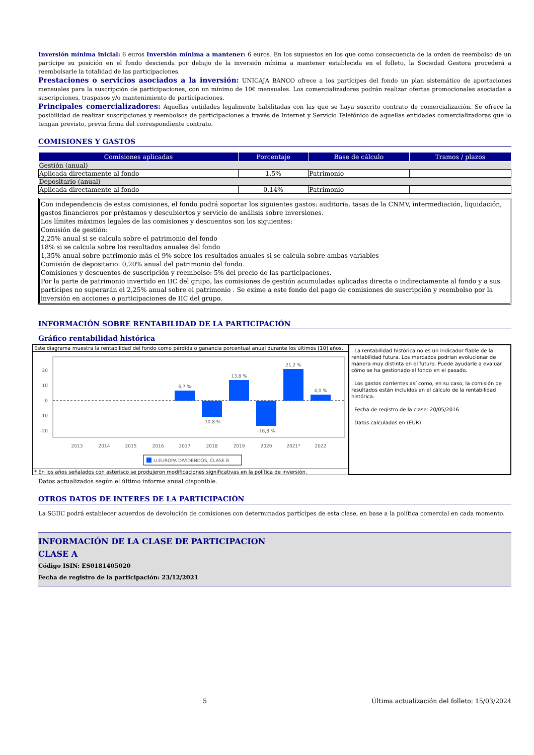Inversión mínima inicial: 6 euros Inversión mínima a mantener: 6 euros. En los supuestos en los que como consecuencia de la orden de reembolso de un partícipe su posición en el fondo descienda por debajo de la inversión mínima a mantener establecida en el folleto, la Sociedad Gestora procederá a reembolsarle la totalidad de las participaciones.
Prestaciones o servicios asociados a la inversión: UNICAJA BANCO ofrece a los partícipes del fondo un plan sistemático de aportaciones mensuales para la suscripción de participaciones, con un mínimo de 10€ mensuales. Los comercializadores podrán realizar ofertas promocionales asociadas a suscripciones, traspasos y/o mantenimiento de participaciones.
Principales comercializadores: Aquellas entidades legalmente habilitadas con las que se haya suscrito contrato de comercialización. Se ofrece la posibilidad de realizar suscripciones y reembolsos de participaciones a través de Internet y Servicio Telefónico de aquellas entidades comercializadoras que lo tengan previsto, previa firma del correspondiente contrato.
COMISIONES Y GASTOS
| Comisiones aplicadas | Porcentaje | Base de cálculo | Tramos / plazos |
| --- | --- | --- | --- |
| Gestión (anual) | | | |
| Aplicada directamente al fondo | 1,5% | Patrimonio | |
| Depositario (anual) | | | |
| Aplicada directamente al fondo | 0,14% | Patrimonio | |
Con independencia de estas comisiones, el fondo podrá soportar los siguientes gastos: auditoría, tasas de la CNMV, intermediación, liquidación, gastos financieros por préstamos y descubiertos y servicio de análisis sobre inversiones.
Los límites máximos legales de las comisiones y descuentos son los siguientes:
Comisión de gestión:
2,25% anual si se calcula sobre el patrimonio del fondo
18% si se calcula sobre los resultados anuales del fondo
1,35% anual sobre patrimonio más el 9% sobre los resultados anuales si se calcula sobre ambas variables
Comisión de depositario: 0,20% anual del patrimonio del fondo.
Comisiones y descuentos de suscripción y reembolso: 5% del precio de las participaciones.
Por la parte de patrimonio invertido en IIC del grupo, las comisiones de gestión acumuladas aplicadas directa o indirectamente al fondo y a sus partícipes no superarán el 2,25% anual sobre el patrimonio . Se exime a este fondo del pago de comisiones de suscripción y reembolso por la inversión en acciones o participaciones de IIC del grupo.
INFORMACIÓN SOBRE RENTABILIDAD DE LA PARTICIPACIÓN
Gráfico rentabilidad histórica
Este diagrama muestra la rentabilidad del fondo como pérdida o ganancia porcentual anual durante los últimos [10] años.
20
10
0
-10
-20
6,7 %
-10,8 %
13,8 %
-16,8 %
21,2 %
4,0 %
2013
2014
2015
2016
2017
2018
2019
2020
2021*
2022
U.EUROPA DIVIDENDOS, CLASE B
* En los años señalados con asterisco se produjeron modificaciones significativas en la política de inversión.
. La rentabilidad histórica no es un indicador fiable de la rentabilidad futura. Los mercados podrían evolucionar de manera muy distinta en el futuro. Puede ayudarle a evaluar cómo se ha gestionado el fondo en el pasado.
. Los gastos corrientes así como, en su caso, la comisión de resultados están incluidos en el cálculo de la rentabilidad histórica.
. Fecha de registro de la clase: 20/05/2016
. Datos calculados en (EUR)
Datos actualizados según el último informe anual disponible.
OTROS DATOS DE INTERES DE LA PARTICIPACIÓN
La SGIIC podrá establecer acuerdos de devolución de comisiones con determinados partícipes de esta clase, en base a la política comercial en cada momento.
INFORMACIÓN DE LA CLASE DE PARTICIPACION
CLASE A
Código ISIN: ES0181405020
Fecha de registro de la participación: 23/12/2021
5 Última actualización del folleto: 15/03/2024